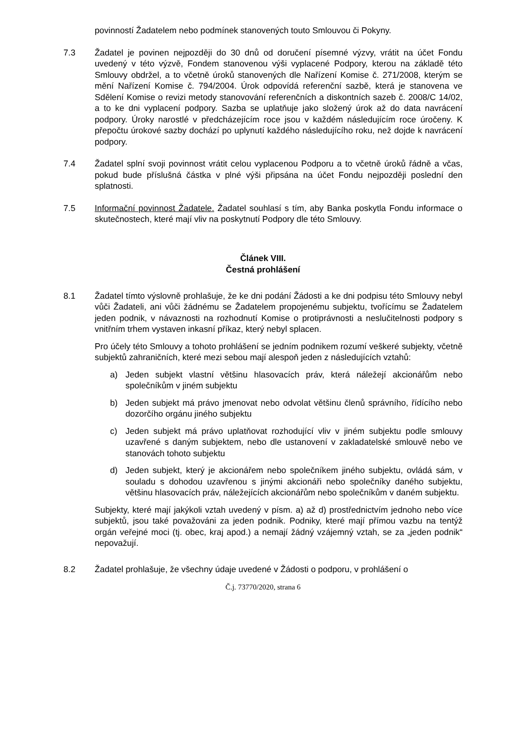povinností Žadatelem nebo podmínek stanovených touto Smlouvou či Pokyny.
7.3 Žadatel je povinen nejpozději do 30 dnů od doručení písemné výzvy, vrátit na účet Fondu uvedený v této výzvě, Fondem stanovenou výši vyplacené Podpory, kterou na základě této Smlouvy obdržel, a to včetně úroků stanovených dle Nařízení Komise č. 271/2008, kterým se mění Nařízení Komise č. 794/2004. Úrok odpovídá referenční sazbě, která je stanovena ve Sdělení Komise o revizi metody stanovování referenčních a diskontních sazeb č. 2008/C 14/02, a to ke dni vyplacení podpory. Sazba se uplatňuje jako složený úrok až do data navrácení podpory. Úroky narostlé v předcházejícím roce jsou v každém následujícím roce úročeny. K přepočtu úrokové sazby dochází po uplynutí každého následujícího roku, než dojde k navrácení podpory.
7.4 Žadatel splní svoji povinnost vrátit celou vyplacenou Podporu a to včetně úroků řádně a včas, pokud bude příslušná částka v plné výši připsána na účet Fondu nejpozději poslední den splatnosti.
7.5 Informační povinnost Žadatele. Žadatel souhlasí s tím, aby Banka poskytla Fondu informace o skutečnostech, které mají vliv na poskytnutí Podpory dle této Smlouvy.
Článek VIII.
Čestná prohlášení
8.1 Žadatel tímto výslovně prohlašuje, že ke dni podání Žádosti a ke dni podpisu této Smlouvy nebyl vůči Žadateli, ani vůči žádnému se Žadatelem propojenému subjektu, tvořícímu se Žadatelem jeden podnik, v návaznosti na rozhodnutí Komise o protiprávnosti a neslučitelnosti podpory s vnitřním trhem vystaven inkasní příkaz, který nebyl splacen.
Pro účely této Smlouvy a tohoto prohlášení se jedním podnikem rozumí veškeré subjekty, včetně subjektů zahraničních, které mezi sebou mají alespoň jeden z následujících vztahů:
a) Jeden subjekt vlastní většinu hlasovacích práv, která náležejí akcionářům nebo společníkům v jiném subjektu
b) Jeden subjekt má právo jmenovat nebo odvolat většinu členů správního, řídícího nebo dozorčího orgánu jiného subjektu
c) Jeden subjekt má právo uplatňovat rozhodující vliv v jiném subjektu podle smlouvy uzavřené s daným subjektem, nebo dle ustanovení v zakladatelské smlouvě nebo ve stanovách tohoto subjektu
d) Jeden subjekt, který je akcionářem nebo společníkem jiného subjektu, ovládá sám, v souladu s dohodou uzavřenou s jinými akcionáři nebo společníky daného subjektu, většinu hlasovacích práv, náležejících akcionářům nebo společníkům v daném subjektu.
Subjekty, které mají jakýkoli vztah uvedený v písm. a) až d) prostřednictvím jednoho nebo více subjektů, jsou také považováni za jeden podnik. Podniky, které mají přímou vazbu na tentýž orgán veřejné moci (tj. obec, kraj apod.) a nemají žádný vzájemný vztah, se za „jeden podnik“ nepovažují.
8.2 Žadatel prohlašuje, že všechny údaje uvedené v Žádosti o podporu, v prohlášení o
Č.j. 73770/2020, strana 6